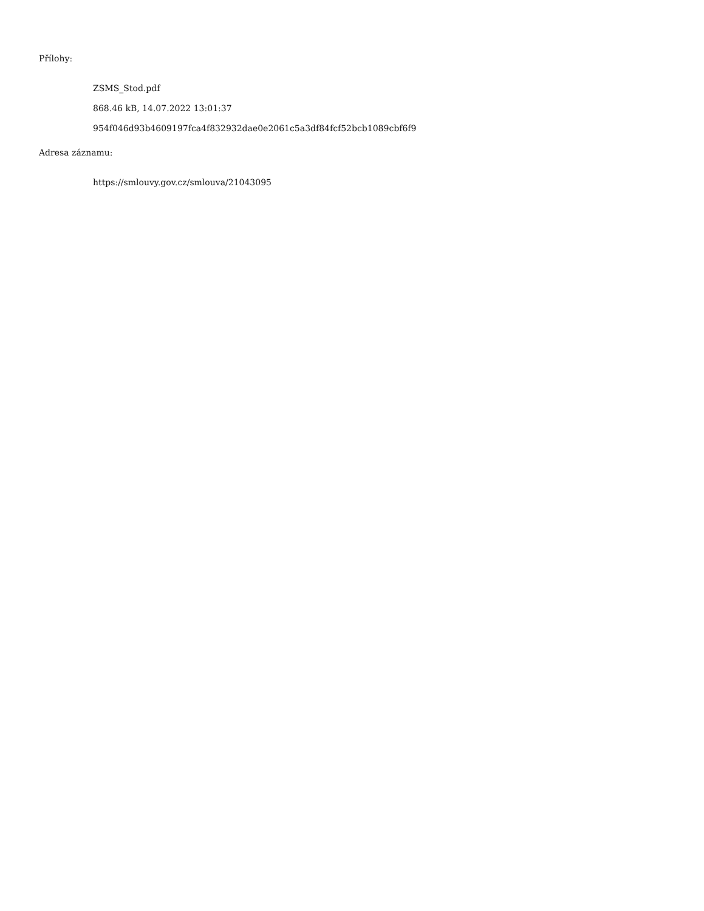Přílohy:
ZSMS_Stod.pdf
868.46 kB, 14.07.2022 13:01:37
954f046d93b4609197fca4f832932dae0e2061c5a3df84fcf52bcb1089cbf6f9
Adresa záznamu:
https://smlouvy.gov.cz/smlouva/21043095